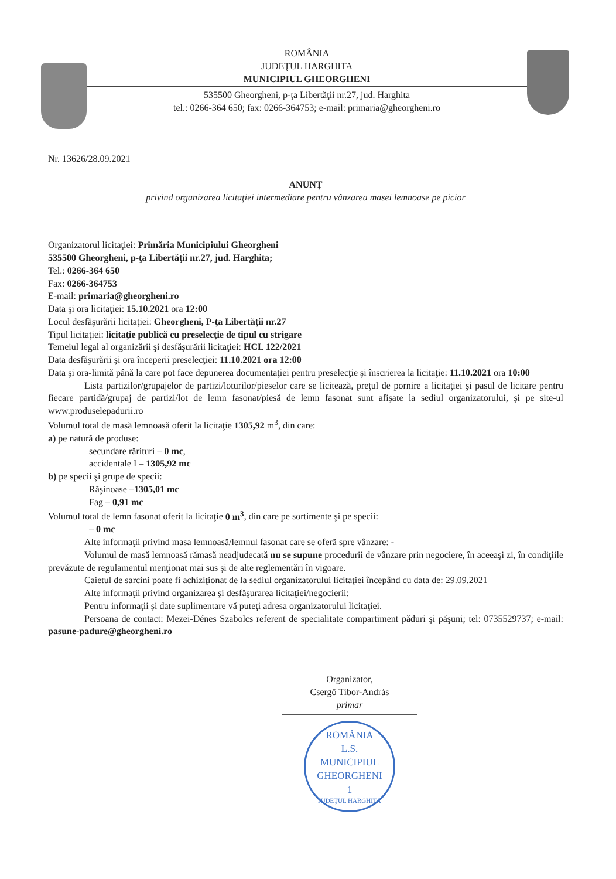ROMÂNIA
JUDEŢUL HARGHITA
MUNICIPIUL GHEORGHENI
535500 Gheorgheni, p-ţa Libertăţii nr.27, jud. Harghita
tel.: 0266-364 650; fax: 0266-364753; e-mail: primaria@gheorgheni.ro
Nr. 13626/28.09.2021
ANUNŢ
privind organizarea licitaţiei intermediare pentru vânzarea masei lemnoase pe picior
Organizatorul licitaţiei: Primăria Municipiului Gheorgheni
535500 Gheorgheni, p-ţa Libertăţii nr.27, jud. Harghita;
Tel.: 0266-364 650
Fax: 0266-364753
E-mail: primaria@gheorgheni.ro
Data şi ora licitaţiei: 15.10.2021 ora 12:00
Locul desfăşurării licitaţiei: Gheorgheni, P-ţa Libertăţii nr.27
Tipul licitaţiei: licitaţie publică cu preselecţie de tipul cu strigare
Temeiul legal al organizării şi desfăşurării licitaţiei: HCL 122/2021
Data desfăşurării şi ora începerii preselecţiei: 11.10.2021 ora 12:00
Data şi ora-limită până la care pot face depunerea documentaţiei pentru preselecţie şi înscrierea la licitaţie: 11.10.2021 ora 10:00
Lista partizilor/grupajelor de partizi/loturilor/pieselor care se licitează, preţul de pornire a licitaţiei şi pasul de licitare pentru fiecare partidă/grupaj de partizi/lot de lemn fasonat/piesă de lemn fasonat sunt afişate la sediul organizatorului, şi pe site-ul www.produselepadurii.ro
Volumul total de masă lemnoasă oferit la licitaţie 1305,92 m<sup>3</sup>, din care:
a) pe natură de produse:
secundare rărituri – 0 mc,
accidentale I – 1305,92 mc
b) pe specii şi grupe de specii:
Răşinoase –1305,01 mc
Fag – 0,91 mc
Volumul total de lemn fasonat oferit la licitaţie 0 m<sup>3</sup>, din care pe sortimente şi pe specii:
– 0 mc
Alte informaţii privind masa lemnoasă/lemnul fasonat care se oferă spre vânzare: -
Volumul de masă lemnoasă rămasă neadjudecată nu se supune procedurii de vânzare prin negociere, în aceeaşi zi, în condiţiile prevăzute de regulamentul menţionat mai sus şi de alte reglementări în vigoare.
Caietul de sarcini poate fi achiziţionat de la sediul organizatorului licitaţiei începând cu data de: 29.09.2021
Alte informaţii privind organizarea şi desfăşurarea licitaţiei/negocierii:
Pentru informaţii şi date suplimentare vă puteţi adresa organizatorului licitaţiei.
Persoana de contact: Mezei-Dénes Szabolcs referent de specialitate compartiment păduri şi păşuni; tel: 0735529737; e-mail: pasune-padure@gheorgheni.ro
Organizator,
Csergő Tibor-András
primar
ROMÂNIA
L.S.
MUNICIPIUL
GHEORGHENI
1
JUDEŢUL HARGHITA